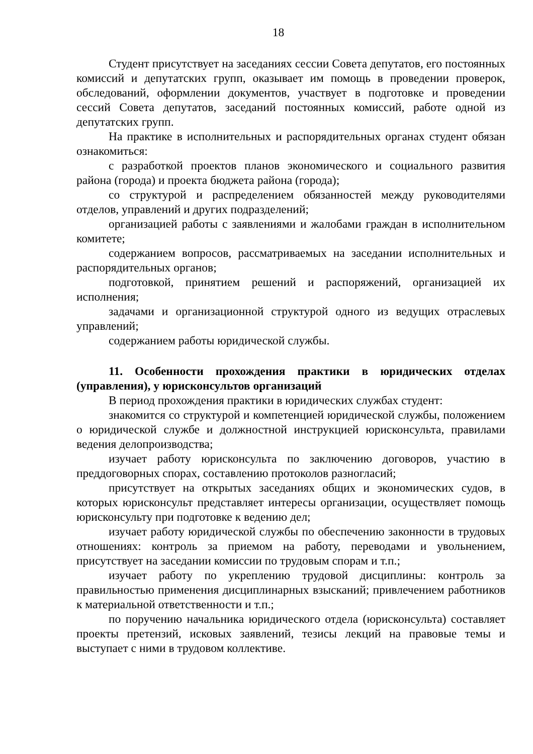18
Студент присутствует на заседаниях сессии Совета депутатов, его постоянных комиссий и депутатских групп, оказывает им помощь в проведении проверок, обследований, оформлении документов, участвует в подготовке и проведении сессий Совета депутатов, заседаний постоянных комиссий, работе одной из депутатских групп.
На практике в исполнительных и распорядительных органах студент обязан ознакомиться:
с разработкой проектов планов экономического и социального развития района (города) и проекта бюджета района (города);
со структурой и распределением обязанностей между руководителями отделов, управлений и других подразделений;
организацией работы с заявлениями и жалобами граждан в исполнительном комитете;
содержанием вопросов, рассматриваемых на заседании исполнительных и распорядительных органов;
подготовкой, принятием решений и распоряжений, организацией их исполнения;
задачами и организационной структурой одного из ведущих отраслевых управлений;
содержанием работы юридической службы.
11. Особенности прохождения практики в юридических отделах (управления), у юрисконсультов организаций
В период прохождения практики в юридических службах студент:
знакомится со структурой и компетенцией юридической службы, положением о юридической службе и должностной инструкцией юрисконсульта, правилами ведения делопроизводства;
изучает работу юрисконсульта по заключению договоров, участию в преддоговорных спорах, составлению протоколов разногласий;
присутствует на открытых заседаниях общих и экономических судов, в которых юрисконсульт представляет интересы организации, осуществляет помощь юрисконсульту при подготовке к ведению дел;
изучает работу юридической службы по обеспечению законности в трудовых отношениях: контроль за приемом на работу, переводами и увольнением, присутствует на заседании комиссии по трудовым спорам и т.п.;
изучает работу по укреплению трудовой дисциплины: контроль за правильностью применения дисциплинарных взысканий; привлечением работников к материальной ответственности и т.п.;
по поручению начальника юридического отдела (юрисконсульта) составляет проекты претензий, исковых заявлений, тезисы лекций на правовые темы и выступает с ними в трудовом коллективе.